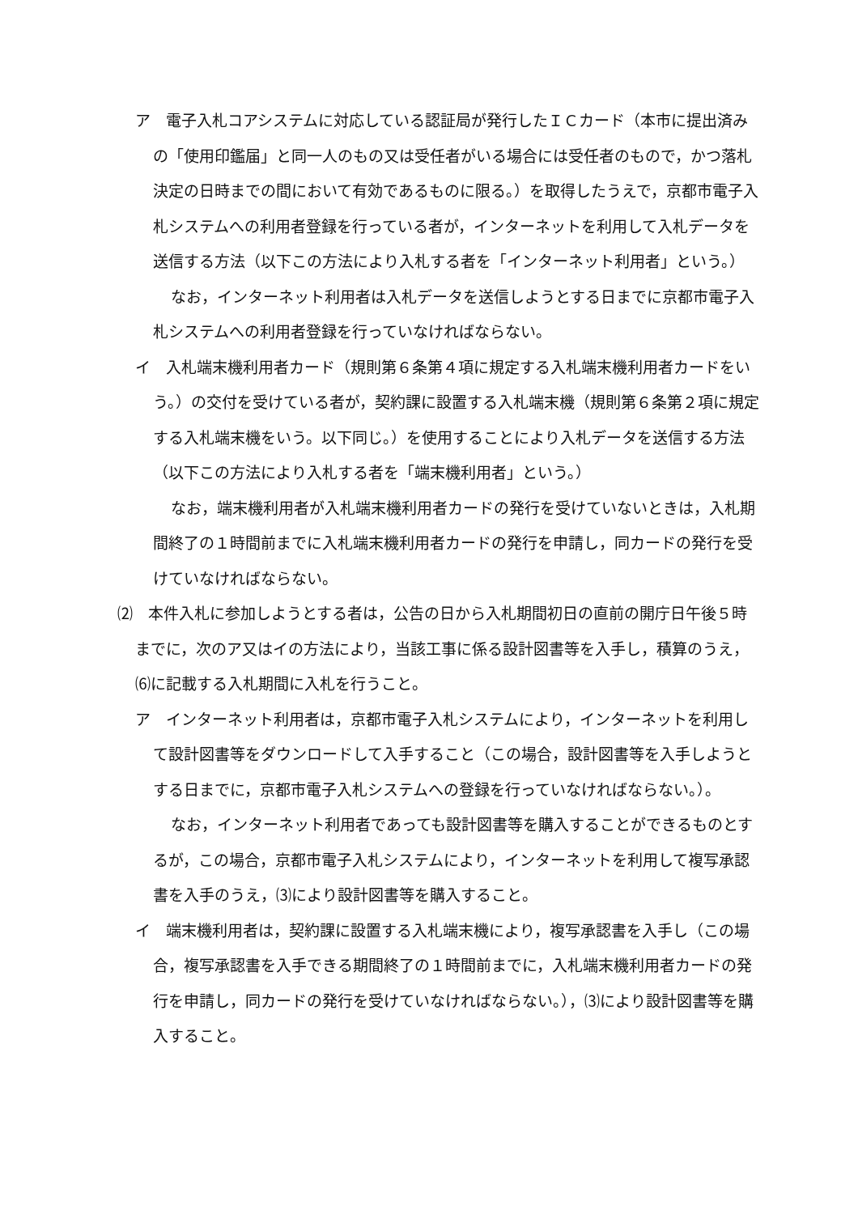ア　電子入札コアシステムに対応している認証局が発行したＩＣカード（本市に提出済みの「使用印鑑届」と同一人のもの又は受任者がいる場合には受任者のもので，かつ落札決定の日時までの間において有効であるものに限る。）を取得したうえで，京都市電子入札システムへの利用者登録を行っている者が，インターネットを利用して入札データを送信する方法（以下この方法により入札する者を「インターネット利用者」という。）
なお，インターネット利用者は入札データを送信しようとする日までに京都市電子入札システムへの利用者登録を行っていなければならない。
イ　入札端末機利用者カード（規則第６条第４項に規定する入札端末機利用者カードをいう。）の交付を受けている者が，契約課に設置する入札端末機（規則第６条第２項に規定する入札端末機をいう。以下同じ。）を使用することにより入札データを送信する方法（以下この方法により入札する者を「端末機利用者」という。）
なお，端末機利用者が入札端末機利用者カードの発行を受けていないときは，入札期間終了の１時間前までに入札端末機利用者カードの発行を申請し，同カードの発行を受けていなければならない。
⑵　本件入札に参加しようとする者は，公告の日から入札期間初日の直前の開庁日午後５時までに，次のア又はイの方法により，当該工事に係る設計図書等を入手し，積算のうえ，⑹に記載する入札期間に入札を行うこと。
ア　インターネット利用者は，京都市電子入札システムにより，インターネットを利用して設計図書等をダウンロードして入手すること（この場合，設計図書等を入手しようとする日までに，京都市電子入札システムへの登録を行っていなければならない。）。
なお，インターネット利用者であっても設計図書等を購入することができるものとするが，この場合，京都市電子入札システムにより，インターネットを利用して複写承認書を入手のうえ，⑶により設計図書等を購入すること。
イ　端末機利用者は，契約課に設置する入札端末機により，複写承認書を入手し（この場合，複写承認書を入手できる期間終了の１時間前までに，入札端末機利用者カードの発行を申請し，同カードの発行を受けていなければならない。），⑶により設計図書等を購入すること。